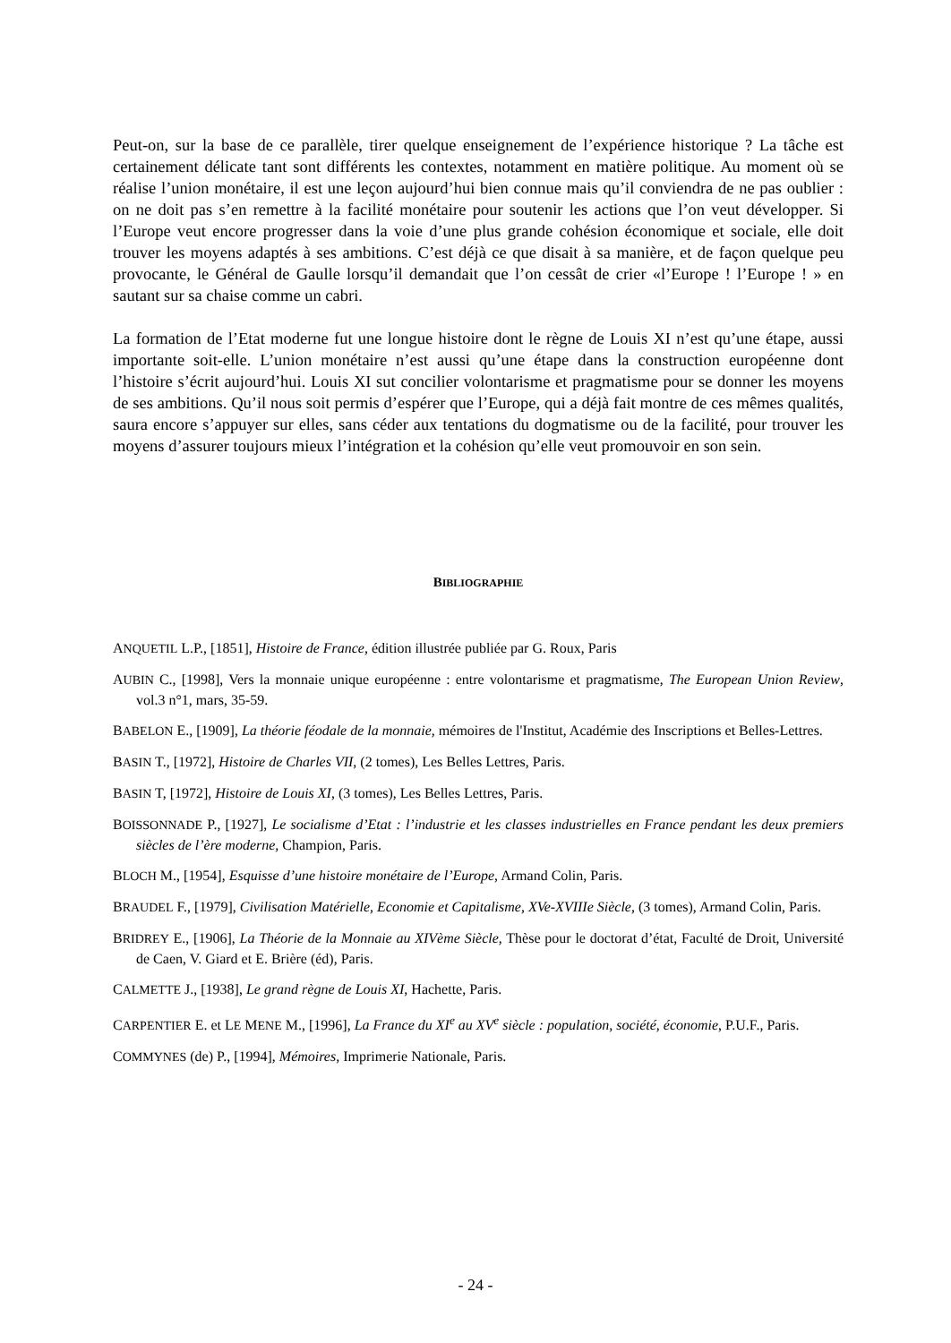Peut-on, sur la base de ce parallèle, tirer quelque enseignement de l’expérience historique ? La tâche est certainement délicate tant sont différents les contextes, notamment en matière politique. Au moment où se réalise l’union monétaire, il est une leçon aujourd’hui bien connue mais qu’il conviendra de ne pas oublier : on ne doit pas s’en remettre à la facilité monétaire pour soutenir les actions que l’on veut développer. Si l’Europe veut encore progresser dans la voie d’une plus grande cohésion économique et sociale, elle doit trouver les moyens adaptés à ses ambitions. C’est déjà ce que disait à sa manière, et de façon quelque peu provocante, le Général de Gaulle lorsqu’il demandait que l’on cessât de crier «l’Europe ! l’Europe ! » en sautant sur sa chaise comme un cabri.
La formation de l’Etat moderne fut une longue histoire dont le règne de Louis XI n’est qu’une étape, aussi importante soit-elle. L’union monétaire n’est aussi qu’une étape dans la construction européenne dont l’histoire s’écrit aujourd’hui. Louis XI sut concilier volontarisme et pragmatisme pour se donner les moyens de ses ambitions. Qu’il nous soit permis d’espérer que l’Europe, qui a déjà fait montre de ces mêmes qualités, saura encore s’appuyer sur elles, sans céder aux tentations du dogmatisme ou de la facilité, pour trouver les moyens d’assurer toujours mieux l’intégration et la cohésion qu’elle veut promouvoir en son sein.
BIBLIOGRAPHIE
ANQUETIL L.P., [1851], Histoire de France, édition illustrée publiée par G. Roux, Paris
AUBIN C., [1998], Vers la monnaie unique européenne : entre volontarisme et pragmatisme, The European Union Review, vol.3 n°1, mars, 35-59.
BABELON E., [1909], La théorie féodale de la monnaie, mémoires de l'Institut, Académie des Inscriptions et Belles-Lettres.
BASIN T., [1972], Histoire de Charles VII, (2 tomes), Les Belles Lettres, Paris.
BASIN T, [1972], Histoire de Louis XI, (3 tomes), Les Belles Lettres, Paris.
BOISSONNADE P., [1927], Le socialisme d’Etat : l’industrie et les classes industrielles en France pendant les deux premiers siècles de l’ère moderne, Champion, Paris.
BLOCH M., [1954], Esquisse d’une histoire monétaire de l’Europe, Armand Colin, Paris.
BRAUDEL F., [1979], Civilisation Matérielle, Economie et Capitalisme, XVe-XVIIIe Siècle, (3 tomes), Armand Colin, Paris.
BRIDREY E., [1906], La Théorie de la Monnaie au XIVème Siècle, Thèse pour le doctorat d’état, Faculté de Droit, Université de Caen, V. Giard et E. Brière (éd), Paris.
CALMETTE J., [1938], Le grand règne de Louis XI, Hachette, Paris.
CARPENTIER E. et LE MENE M., [1996], La France du XI<sup>e</sup> au XV<sup>e</sup> siècle : population, société, économie, P.U.F., Paris.
COMMYNES (de) P., [1994], Mémoires, Imprimerie Nationale, Paris.
- 24 -